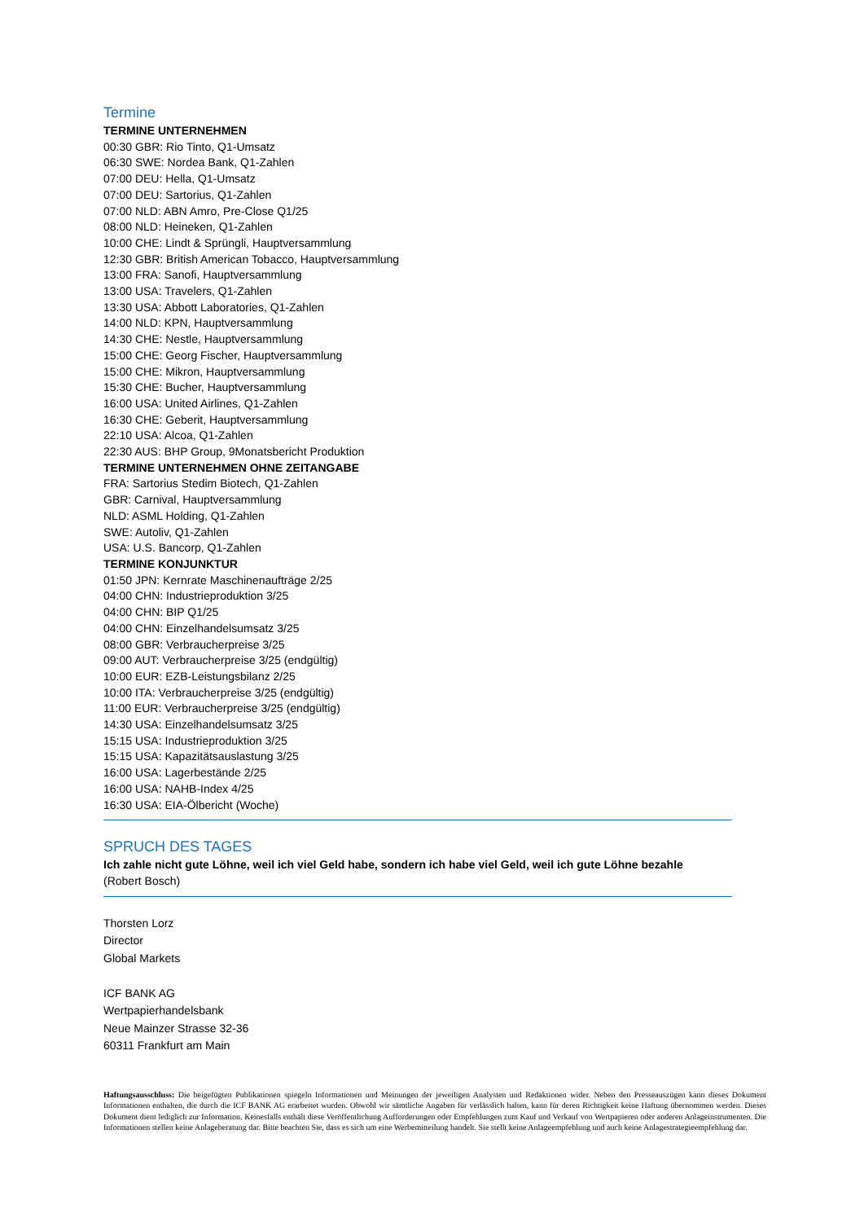Termine
TERMINE UNTERNEHMEN
00:30 GBR: Rio Tinto, Q1-Umsatz
06:30 SWE: Nordea Bank, Q1-Zahlen
07:00 DEU: Hella, Q1-Umsatz
07:00 DEU: Sartorius, Q1-Zahlen
07:00 NLD: ABN Amro, Pre-Close Q1/25
08:00 NLD: Heineken, Q1-Zahlen
10:00 CHE: Lindt & Sprüngli, Hauptversammlung
12:30 GBR: British American Tobacco, Hauptversammlung
13:00 FRA: Sanofi, Hauptversammlung
13:00 USA: Travelers, Q1-Zahlen
13:30 USA: Abbott Laboratories, Q1-Zahlen
14:00 NLD: KPN, Hauptversammlung
14:30 CHE: Nestle, Hauptversammlung
15:00 CHE: Georg Fischer, Hauptversammlung
15:00 CHE: Mikron, Hauptversammlung
15:30 CHE: Bucher, Hauptversammlung
16:00 USA: United Airlines, Q1-Zahlen
16:30 CHE: Geberit, Hauptversammlung
22:10 USA: Alcoa, Q1-Zahlen
22:30 AUS: BHP Group, 9Monatsbericht Produktion
TERMINE UNTERNEHMEN OHNE ZEITANGABE
FRA: Sartorius Stedim Biotech, Q1-Zahlen
GBR: Carnival, Hauptversammlung
NLD: ASML Holding, Q1-Zahlen
SWE: Autoliv, Q1-Zahlen
USA: U.S. Bancorp, Q1-Zahlen
TERMINE KONJUNKTUR
01:50 JPN: Kernrate Maschinenaufträge 2/25
04:00 CHN: Industrieproduktion 3/25
04:00 CHN: BIP Q1/25
04:00 CHN: Einzelhandelsumsatz 3/25
08:00 GBR: Verbraucherpreise 3/25
09:00 AUT: Verbraucherpreise 3/25 (endgültig)
10:00 EUR: EZB-Leistungsbilanz 2/25
10:00 ITA: Verbraucherpreise 3/25 (endgültig)
11:00 EUR: Verbraucherpreise 3/25 (endgültig)
14:30 USA: Einzelhandelsumsatz 3/25
15:15 USA: Industrieproduktion 3/25
15:15 USA: Kapazitätsauslastung 3/25
16:00 USA: Lagerbestände 2/25
16:00 USA: NAHB-Index 4/25
16:30 USA: EIA-Ölbericht (Woche)
SPRUCH DES TAGES
Ich zahle nicht gute Löhne, weil ich viel Geld habe, sondern ich habe viel Geld, weil ich gute Löhne bezahle
(Robert Bosch)
Thorsten Lorz
Director
Global Markets
ICF BANK AG
Wertpapierhandelsbank
Neue Mainzer Strasse 32-36
60311 Frankfurt am Main
Haftungsausschluss: Die beigefügten Publikationen spiegeln Informationen und Meinungen der jeweiligen Analysten und Redaktionen wider. Neben den Presseauszügen kann dieses Dokument Informationen enthalten, die durch die ICF BANK AG erarbeitet wurden. Obwohl wir sämtliche Angaben für verlässlich halten, kann für deren Richtigkeit keine Haftung übernommen werden. Dieses Dokument dient lediglich zur Information. Keinesfalls enthält diese Veröffentlichung Aufforderungen oder Empfehlungen zum Kauf und Verkauf von Wertpapieren oder anderen Anlageinstrumenten. Die Informationen stellen keine Anlageberatung dar. Bitte beachten Sie, dass es sich um eine Werbemitteilung handelt. Sie stellt keine Anlageempfehlung und auch keine Anlagestrategieempfehlung dar.